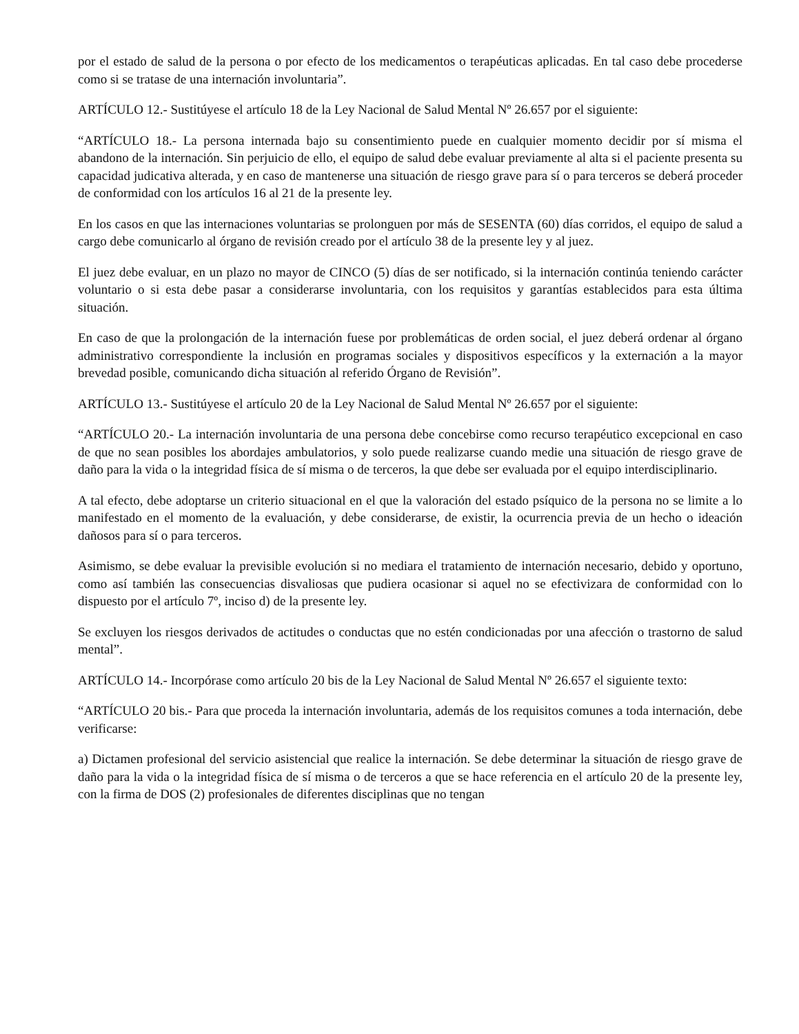por el estado de salud de la persona o por efecto de los medicamentos o terapéuticas aplicadas. En tal caso debe procederse como si se tratase de una internación involuntaria”.
ARTÍCULO 12.- Sustitúyese el artículo 18 de la Ley Nacional de Salud Mental Nº 26.657 por el siguiente:
“ARTÍCULO 18.- La persona internada bajo su consentimiento puede en cualquier momento decidir por sí misma el abandono de la internación. Sin perjuicio de ello, el equipo de salud debe evaluar previamente al alta si el paciente presenta su capacidad judicativa alterada, y en caso de mantenerse una situación de riesgo grave para sí o para terceros se deberá proceder de conformidad con los artículos 16 al 21 de la presente ley.
En los casos en que las internaciones voluntarias se prolonguen por más de SESENTA (60) días corridos, el equipo de salud a cargo debe comunicarlo al órgano de revisión creado por el artículo 38 de la presente ley y al juez.
El juez debe evaluar, en un plazo no mayor de CINCO (5) días de ser notificado, si la internación continúa teniendo carácter voluntario o si esta debe pasar a considerarse involuntaria, con los requisitos y garantías establecidos para esta última situación.
En caso de que la prolongación de la internación fuese por problemáticas de orden social, el juez deberá ordenar al órgano administrativo correspondiente la inclusión en programas sociales y dispositivos específicos y la externación a la mayor brevedad posible, comunicando dicha situación al referido Órgano de Revisión”.
ARTÍCULO 13.- Sustitúyese el artículo 20 de la Ley Nacional de Salud Mental Nº 26.657 por el siguiente:
“ARTÍCULO 20.- La internación involuntaria de una persona debe concebirse como recurso terapéutico excepcional en caso de que no sean posibles los abordajes ambulatorios, y solo puede realizarse cuando medie una situación de riesgo grave de daño para la vida o la integridad física de sí misma o de terceros, la que debe ser evaluada por el equipo interdisciplinario.
A tal efecto, debe adoptarse un criterio situacional en el que la valoración del estado psíquico de la persona no se limite a lo manifestado en el momento de la evaluación, y debe considerarse, de existir, la ocurrencia previa de un hecho o ideación dañosos para sí o para terceros.
Asimismo, se debe evaluar la previsible evolución si no mediara el tratamiento de internación necesario, debido y oportuno, como así también las consecuencias disvaliosas que pudiera ocasionar si aquel no se efectivizara de conformidad con lo dispuesto por el artículo 7º, inciso d) de la presente ley.
Se excluyen los riesgos derivados de actitudes o conductas que no estén condicionadas por una afección o trastorno de salud mental”.
ARTÍCULO 14.- Incorpórase como artículo 20 bis de la Ley Nacional de Salud Mental Nº 26.657 el siguiente texto:
“ARTÍCULO 20 bis.- Para que proceda la internación involuntaria, además de los requisitos comunes a toda internación, debe verificarse:
a) Dictamen profesional del servicio asistencial que realice la internación. Se debe determinar la situación de riesgo grave de daño para la vida o la integridad física de sí misma o de terceros a que se hace referencia en el artículo 20 de la presente ley, con la firma de DOS (2) profesionales de diferentes disciplinas que no tengan